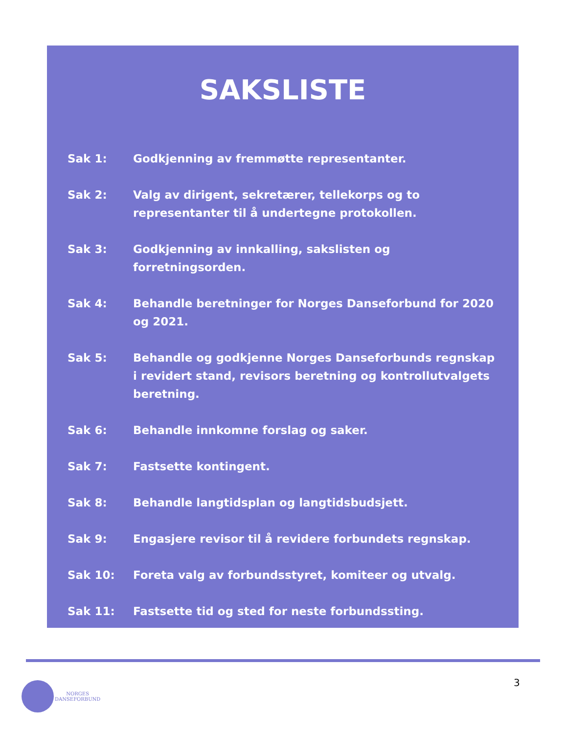SAKSLISTE
Sak 1: Godkjenning av fremmøtte representanter.
Sak 2: Valg av dirigent, sekretærer, tellekorps og to representanter til å undertegne protokollen.
Sak 3: Godkjenning av innkalling, sakslisten og forretningsorden.
Sak 4: Behandle beretninger for Norges Danseforbund for 2020 og 2021.
Sak 5: Behandle og godkjenne Norges Danseforbunds regnskap i revidert stand, revisors beretning og kontrollutvalgets beretning.
Sak 6: Behandle innkomne forslag og saker.
Sak 7: Fastsette kontingent.
Sak 8: Behandle langtidsplan og langtidsbudsjett.
Sak 9: Engasjere revisor til å revidere forbundets regnskap.
Sak 10: Foreta valg av forbundsstyret, komiteer og utvalg.
Sak 11: Fastsette tid og sted for neste forbundssting.
3
NORGES
DANSEFORBUND